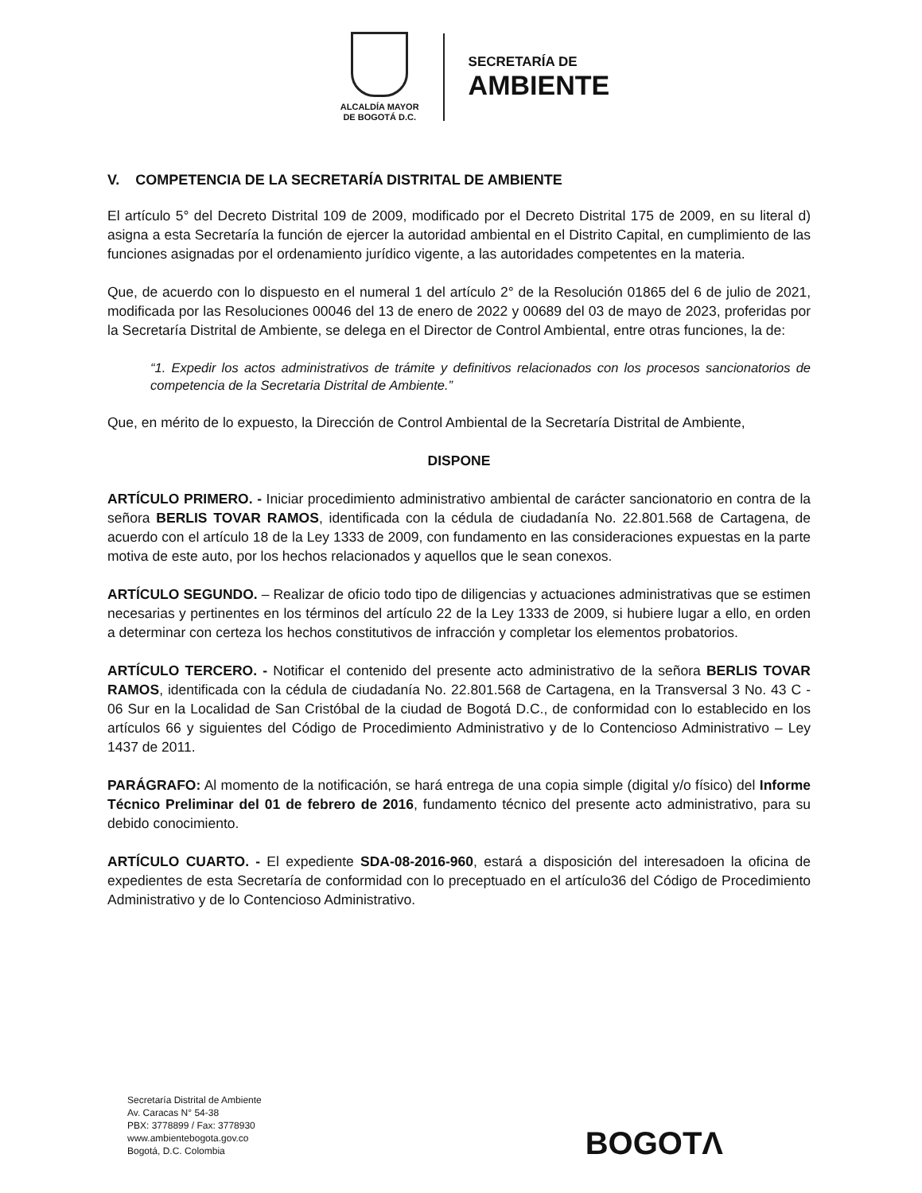ALCALDÍA MAYOR
DE BOGOTÁ D.C.
SECRETARÍA DE
AMBIENTE
V. COMPETENCIA DE LA SECRETARÍA DISTRITAL DE AMBIENTE
El artículo 5° del Decreto Distrital 109 de 2009, modificado por el Decreto Distrital 175 de 2009, en su literal d) asigna a esta Secretaría la función de ejercer la autoridad ambiental en el Distrito Capital, en cumplimiento de las funciones asignadas por el ordenamiento jurídico vigente, a las autoridades competentes en la materia.
Que, de acuerdo con lo dispuesto en el numeral 1 del artículo 2° de la Resolución 01865 del 6 de julio de 2021, modificada por las Resoluciones 00046 del 13 de enero de 2022 y 00689 del 03 de mayo de 2023, proferidas por la Secretaría Distrital de Ambiente, se delega en el Director de Control Ambiental, entre otras funciones, la de:
“1. Expedir los actos administrativos de trámite y definitivos relacionados con los procesos sancionatorios de competencia de la Secretaria Distrital de Ambiente.”
Que, en mérito de lo expuesto, la Dirección de Control Ambiental de la Secretaría Distrital de Ambiente,
DISPONE
ARTÍCULO PRIMERO. - Iniciar procedimiento administrativo ambiental de carácter sancionatorio en contra de la señora BERLIS TOVAR RAMOS, identificada con la cédula de ciudadanía No. 22.801.568 de Cartagena, de acuerdo con el artículo 18 de la Ley 1333 de 2009, con fundamento en las consideraciones expuestas en la parte motiva de este auto, por los hechos relacionados y aquellos que le sean conexos.
ARTÍCULO SEGUNDO. – Realizar de oficio todo tipo de diligencias y actuaciones administrativas que se estimen necesarias y pertinentes en los términos del artículo 22 de la Ley 1333 de 2009, si hubiere lugar a ello, en orden a determinar con certeza los hechos constitutivos de infracción y completar los elementos probatorios.
ARTÍCULO TERCERO. - Notificar el contenido del presente acto administrativo de la señora BERLIS TOVAR RAMOS, identificada con la cédula de ciudadanía No. 22.801.568 de Cartagena, en la Transversal 3 No. 43 C - 06 Sur en la Localidad de San Cristóbal de la ciudad de Bogotá D.C., de conformidad con lo establecido en los artículos 66 y siguientes del Código de Procedimiento Administrativo y de lo Contencioso Administrativo – Ley 1437 de 2011.
PARÁGRAFO: Al momento de la notificación, se hará entrega de una copia simple (digital y/o físico) del Informe Técnico Preliminar del 01 de febrero de 2016, fundamento técnico del presente acto administrativo, para su debido conocimiento.
ARTÍCULO CUARTO. - El expediente SDA-08-2016-960, estará a disposición del interesadoen la oficina de expedientes de esta Secretaría de conformidad con lo preceptuado en el artículo36 del Código de Procedimiento Administrativo y de lo Contencioso Administrativo.
Secretaría Distrital de Ambiente
Av. Caracas N° 54-38
PBX: 3778899 / Fax: 3778930
www.ambientebogota.gov.co
Bogotá, D.C. Colombia
BOGOTΛ